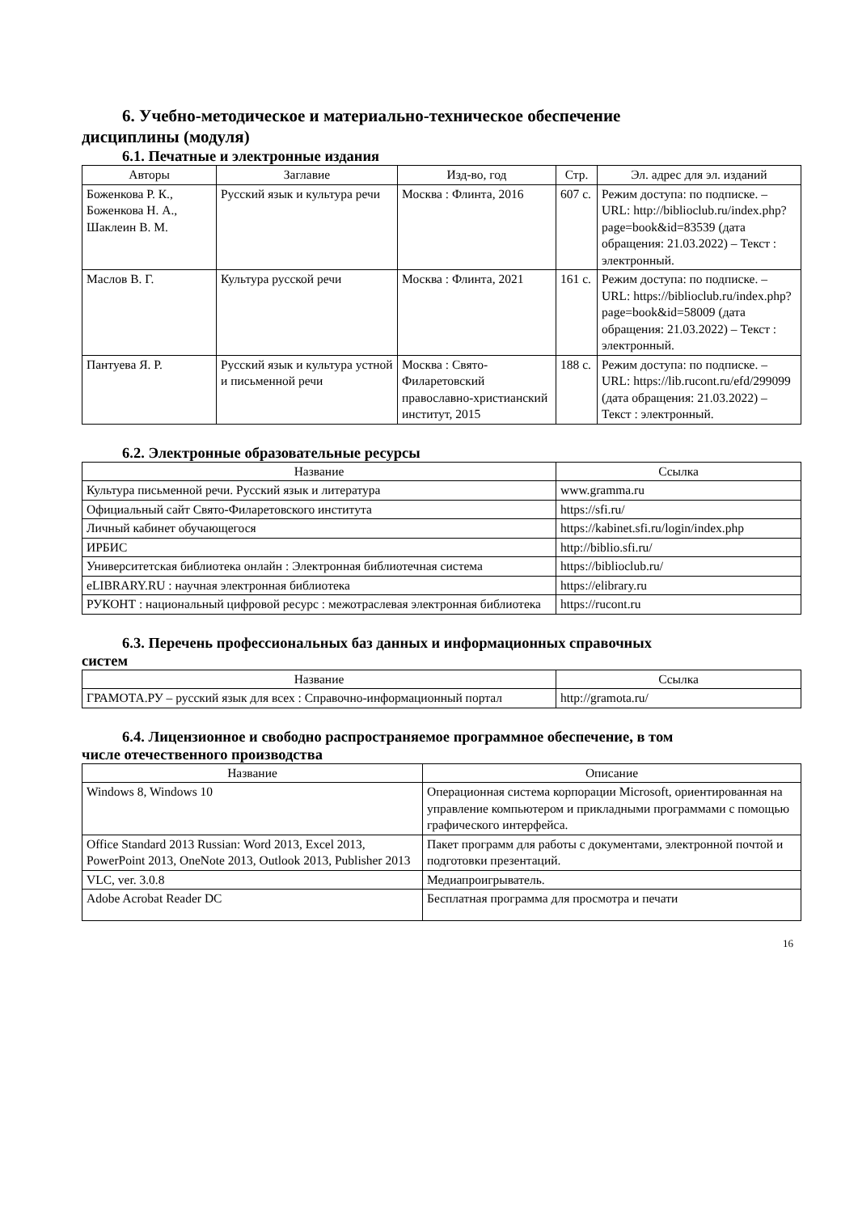6. Учебно-методическое и материально-техническое обеспечение
дисциплины (модуля)
6.1. Печатные и электронные издания
| Авторы | Заглавие | Изд-во, год | Стр. | Эл. адрес для эл. изданий |
| --- | --- | --- | --- | --- |
| Боженкова Р. К., Боженкова Н. А., Шаклеин В. М. | Русский язык и культура речи | Москва : Флинта, 2016 | 607 с. | Режим доступа: по подписке. – URL: http://biblioclub.ru/index.php? page=book&id=83539 (дата обращения: 21.03.2022) – Текст : электронный. |
| Маслов В. Г. | Культура русской речи | Москва : Флинта, 2021 | 161 с. | Режим доступа: по подписке. – URL: https://biblioclub.ru/index.php? page=book&id=58009 (дата обращения: 21.03.2022) – Текст : электронный. |
| Пантуева Я. Р. | Русский язык и культура устной и письменной речи | Москва : Свято-Филаретовский православно-христианский институт, 2015 | 188 с. | Режим доступа: по подписке. – URL: https://lib.rucont.ru/efd/299099 (дата обращения: 21.03.2022) – Текст : электронный. |
6.2. Электронные образовательные ресурсы
| Название | Ссылка |
| --- | --- |
| Культура письменной речи. Русский язык и литература | www.gramma.ru |
| Официальный сайт Свято-Филаретовского института | https://sfi.ru/ |
| Личный кабинет обучающегося | https://kabinet.sfi.ru/login/index.php |
| ИРБИС | http://biblio.sfi.ru/ |
| Университетская библиотека онлайн : Электронная библиотечная система | https://biblioclub.ru/ |
| eLIBRARY.RU : научная электронная библиотека | https://elibrary.ru |
| РУКОНТ : национальный цифровой ресурс : межотраслевая электронная библиотека | https://rucont.ru |
6.3. Перечень профессиональных баз данных и информационных справочных
систем
| Название | Ссылка |
| --- | --- |
| ГРАМОТА.РУ – русский язык для всех : Справочно-информационный портал | http://gramota.ru/ |
6.4. Лицензионное и свободно распространяемое программное обеспечение, в том
числе отечественного производства
| Название | Описание |
| --- | --- |
| Windows 8, Windows 10 | Операционная система корпорации Microsoft, ориентированная на управление компьютером и прикладными программами с помощью графического интерфейса. |
| Office Standard 2013 Russian: Word 2013, Excel 2013, PowerPoint 2013, OneNote 2013, Outlook 2013, Publisher 2013 | Пакет программ для работы с документами, электронной почтой и подготовки презентаций. |
| VLC, ver. 3.0.8 | Медиапроигрыватель. |
| Adobe Acrobat Reader DC | Бесплатная программа для просмотра и печати |
16